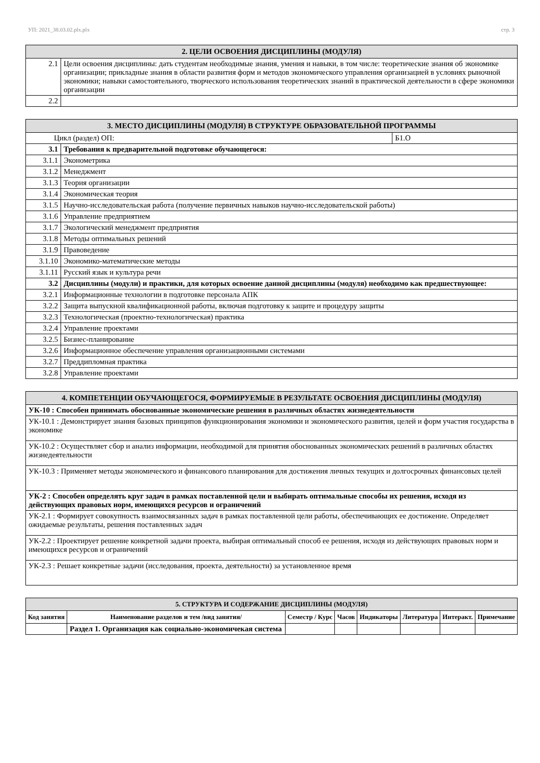УП: 2021_38.03.02.plx.plx стр. 3
| 2. ЦЕЛИ ОСВОЕНИЯ ДИСЦИПЛИНЫ (МОДУЛЯ) | |
| --- | --- |
| 2.1 | Цели освоения дисциплины: дать студентам необходимые знания, умения и навыки, в том числе: теоретические знания об экономике организации; прикладные знания в области развития форм и методов экономического управления организацией в условиях рыночной экономики; навыки самостоятельного, творческого использования теоретических знаний в практической деятельности в сфере экономики организации |
| 2.2 | |
| 3. МЕСТО ДИСЦИПЛИНЫ (МОДУЛЯ) В СТРУКТУРЕ ОБРАЗОВАТЕЛЬНОЙ ПРОГРАММЫ | | |
| --- | --- | --- |
| Цикл (раздел) ОП: | | Б1.О |
| 3.1 | Требования к предварительной подготовке обучающегося: | |
| 3.1.1 | Эконометрика | |
| 3.1.2 | Менеджмент | |
| 3.1.3 | Теория организации | |
| 3.1.4 | Экономическая теория | |
| 3.1.5 | Научно-исследовательская работа (получение первичных навыков научно-исследовательской работы) | |
| 3.1.6 | Управление предприятием | |
| 3.1.7 | Экологический менеджмент предприятия | |
| 3.1.8 | Методы оптимальных решений | |
| 3.1.9 | Правоведение | |
| 3.1.10 | Экономико-математические методы | |
| 3.1.11 | Русский язык и культура речи | |
| 3.2 | Дисциплины (модули) и практики, для которых освоение данной дисциплины (модуля) необходимо как предшествующее: | |
| 3.2.1 | Информационные технологии в подготовке персонала АПК | |
| 3.2.2 | Защита выпускной квалификационной работы, включая подготовку к защите и процедуру защиты | |
| 3.2.3 | Технологическая (проектно-технологическая) практика | |
| 3.2.4 | Управление проектами | |
| 3.2.5 | Бизнес-планирование | |
| 3.2.6 | Информационное обеспечение управления организационными системами | |
| 3.2.7 | Преддипломная практика | |
| 3.2.8 | Управление проектами | |
| 4. КОМПЕТЕНЦИИ ОБУЧАЮЩЕГОСЯ, ФОРМИРУЕМЫЕ В РЕЗУЛЬТАТЕ ОСВОЕНИЯ ДИСЦИПЛИНЫ (МОДУЛЯ) |
| --- |
| УК-10 : Способен принимать обоснованные экономические решения в различных областях жизнедеятельности |
| УК-10.1 : Демонстрирует знания базовых принципов функционирования экономики и экономического развития, целей и форм участия государства в экономике |
| УК-10.2 : Осуществляет сбор и анализ информации, необходимой для принятия обоснованных экономических решений в различных областях жизнедеятельности |
| УК-10.3 : Применяет методы экономического и финансового планирования для достижения личных текущих и долгосрочных финансовых целей |
| УК-2 : Способен определять круг задач в рамках поставленной цели и выбирать оптимальные способы их решения, исходя из действующих правовых норм, имеющихся ресурсов и ограничений |
| УК-2.1 : Формирует совокупность взаимосвязанных задач в рамках поставленной цели работы, обеспечивающих ее достижение. Определяет ожидаемые результаты, решения поставленных задач |
| УК-2.2 : Проектирует решение конкретной задачи проекта, выбирая оптимальный способ ее решения, исходя из действующих правовых норм и имеющихся ресурсов и ограничений |
| УК-2.3 : Решает конкретные задачи (исследования, проекта, деятельности) за установленное время |
| 5. СТРУКТУРА И СОДЕРЖАНИЕ ДИСЦИПЛИНЫ (МОДУЛЯ) | | | | | | | |
| --- | --- | --- | --- | --- | --- | --- | --- |
| Код занятия | Наименование разделов и тем /вид занятия/ | Семестр / Курс | Часов | Индикаторы | Литература | Интеракт. | Примечание |
| | Раздел 1. Организация как социально-экономичекая система | | | | | | |